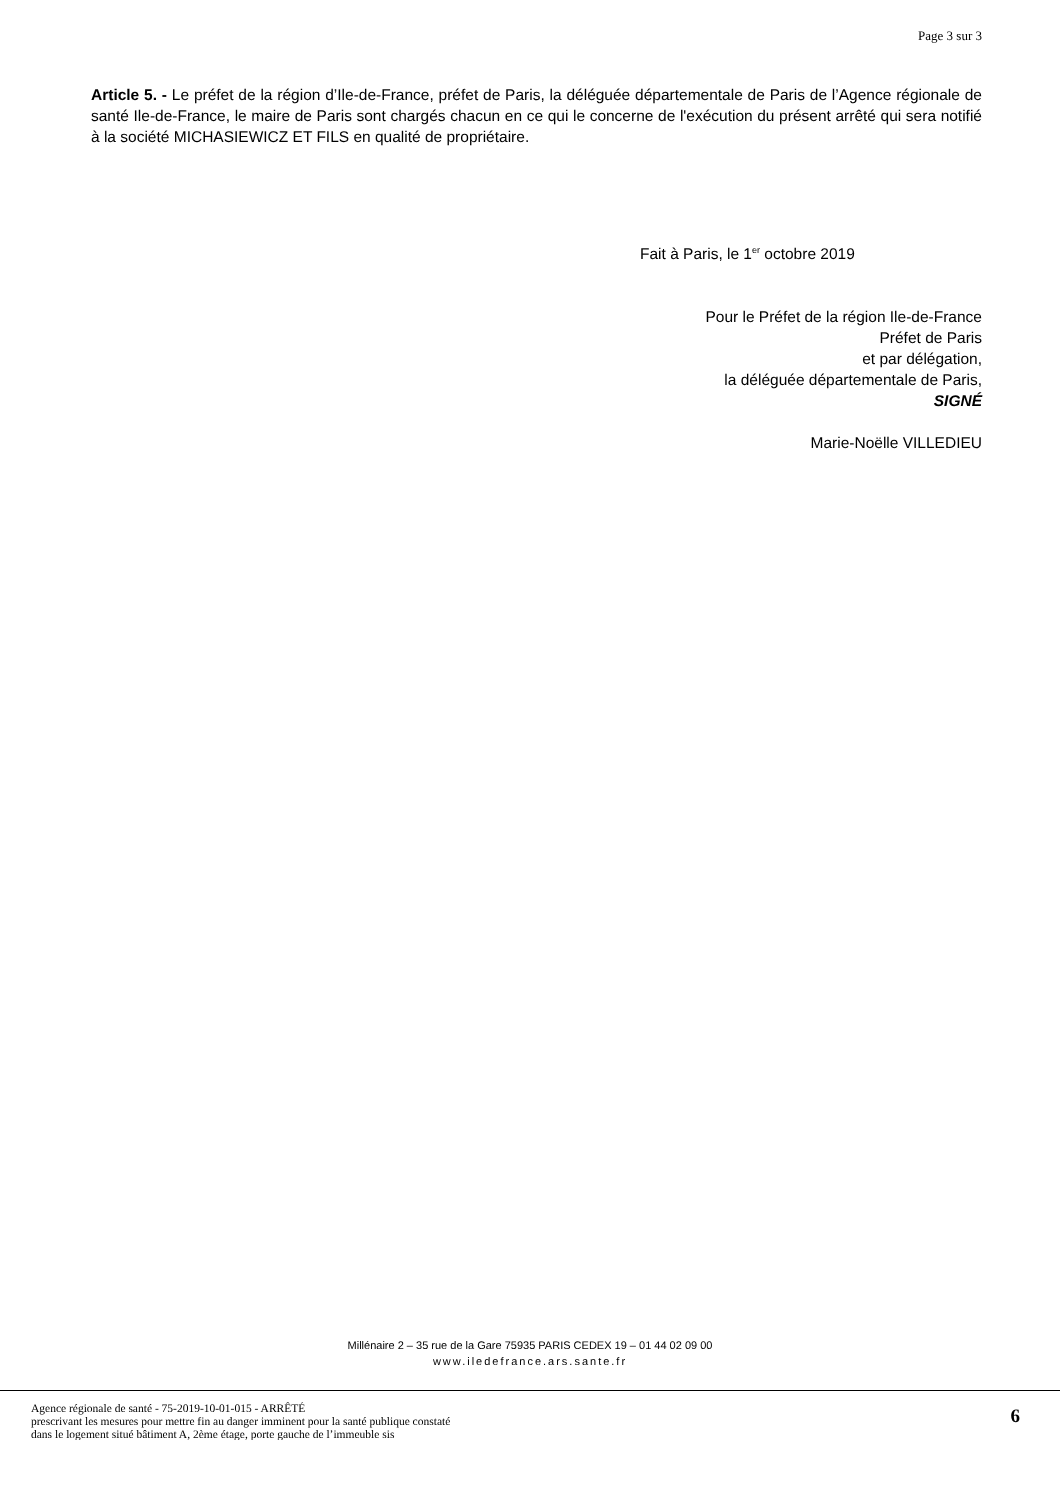Page 3 sur 3
Article 5. - Le préfet de la région d’Ile-de-France, préfet de Paris, la déléguée départementale de Paris de l’Agence régionale de santé Ile-de-France, le maire de Paris sont chargés chacun en ce qui le concerne de l'exécution du présent arrêté qui sera notifié à la société MICHASIEWICZ ET FILS en qualité de propriétaire.
Fait à Paris, le 1<sup>er</sup> octobre 2019
Pour le Préfet de la région Ile-de-France
Préfet de Paris
et par délégation,
la déléguée départementale de Paris,
SIGNÉ
Marie-Noëlle VILLEDIEU
Millénaire 2 – 35 rue de la Gare 75935 PARIS CEDEX 19 – 01 44 02 09 00
www.iledefrance.ars.sante.fr
Agence régionale de santé - 75-2019-10-01-015 - ARRÊTÉ
prescrivant les mesures pour mettre fin au danger imminent pour la santé publique constaté
dans le logement situé bâtiment A, 2ème étage, porte gauche de l’immeuble sis
6